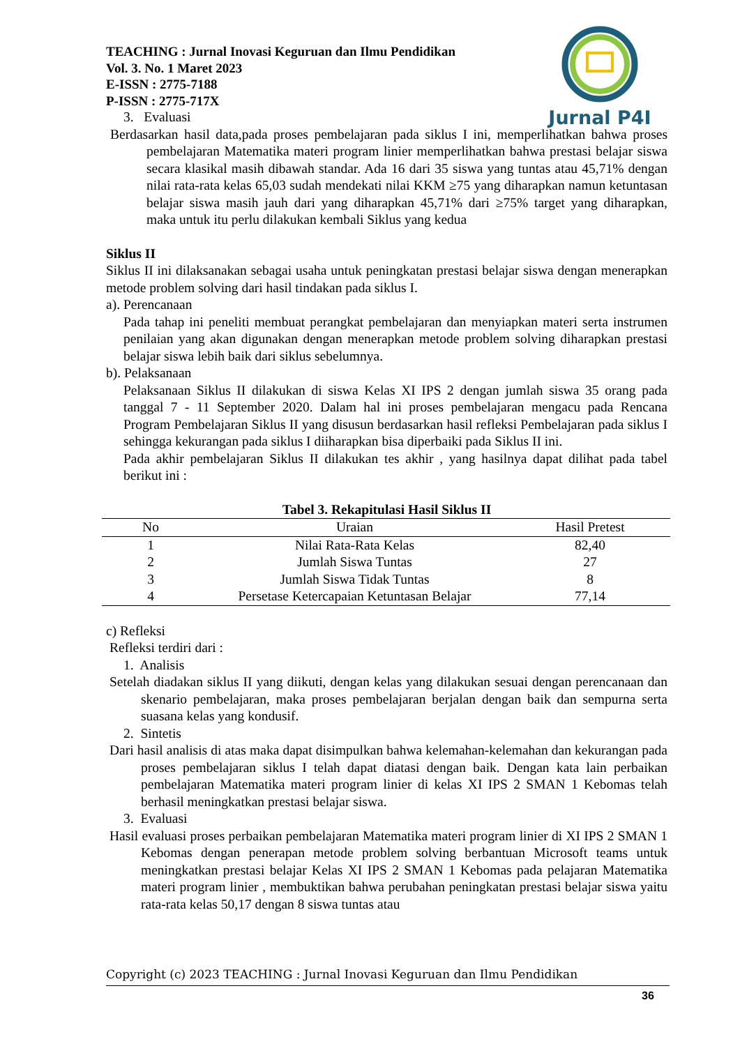Jurnal P4I
TEACHING : Jurnal Inovasi Keguruan dan Ilmu Pendidikan
Vol. 3. No. 1 Maret 2023
E-ISSN : 2775-7188
P-ISSN : 2775-717X
3. Evaluasi
Berdasarkan hasil data,pada proses pembelajaran pada siklus I ini, memperlihatkan bahwa proses pembelajaran Matematika materi program linier memperlihatkan bahwa prestasi belajar siswa secara klasikal masih dibawah standar. Ada 16 dari 35 siswa yang tuntas atau 45,71% dengan nilai rata-rata kelas 65,03 sudah mendekati nilai KKM ≥75 yang diharapkan namun ketuntasan belajar siswa masih jauh dari yang diharapkan 45,71% dari ≥75% target yang diharapkan, maka untuk itu perlu dilakukan kembali Siklus yang kedua
Siklus II
Siklus II ini dilaksanakan sebagai usaha untuk peningkatan prestasi belajar siswa dengan menerapkan metode problem solving dari hasil tindakan pada siklus I.
a). Perencanaan
Pada tahap ini peneliti membuat perangkat pembelajaran dan menyiapkan materi serta instrumen penilaian yang akan digunakan dengan menerapkan metode problem solving diharapkan prestasi belajar siswa lebih baik dari siklus sebelumnya.
b). Pelaksanaan
Pelaksanaan Siklus II dilakukan di siswa Kelas XI IPS 2 dengan jumlah siswa 35 orang pada tanggal 7 - 11 September 2020. Dalam hal ini proses pembelajaran mengacu pada Rencana Program Pembelajaran Siklus II yang disusun berdasarkan hasil refleksi Pembelajaran pada siklus I sehingga kekurangan pada siklus I diiharapkan bisa diperbaiki pada Siklus II ini.
Pada akhir pembelajaran Siklus II dilakukan tes akhir , yang hasilnya dapat dilihat pada tabel berikut ini :
Tabel 3. Rekapitulasi Hasil Siklus II
| No | Uraian | Hasil Pretest |
| --- | --- | --- |
| 1 | Nilai Rata-Rata Kelas | 82,40 |
| 2 | Jumlah Siswa Tuntas | 27 |
| 3 | Jumlah Siswa Tidak Tuntas | 8 |
| 4 | Persetase Ketercapaian Ketuntasan Belajar | 77,14 |
c) Refleksi
Refleksi terdiri dari :
1. Analisis
Setelah diadakan siklus II yang diikuti, dengan kelas yang dilakukan sesuai dengan perencanaan dan skenario pembelajaran, maka proses pembelajaran berjalan dengan baik dan sempurna serta suasana kelas yang kondusif.
2. Sintetis
Dari hasil analisis di atas maka dapat disimpulkan bahwa kelemahan-kelemahan dan kekurangan pada proses pembelajaran siklus I telah dapat diatasi dengan baik. Dengan kata lain perbaikan pembelajaran Matematika materi program linier di kelas XI IPS 2 SMAN 1 Kebomas telah berhasil meningkatkan prestasi belajar siswa.
3. Evaluasi
Hasil evaluasi proses perbaikan pembelajaran Matematika materi program linier di XI IPS 2 SMAN 1 Kebomas dengan penerapan metode problem solving berbantuan Microsoft teams untuk meningkatkan prestasi belajar Kelas XI IPS 2 SMAN 1 Kebomas pada pelajaran Matematika materi program linier , membuktikan bahwa perubahan peningkatan prestasi belajar siswa yaitu rata-rata kelas 50,17 dengan 8 siswa tuntas atau
Copyright (c) 2023 TEACHING : Jurnal Inovasi Keguruan dan Ilmu Pendidikan
36